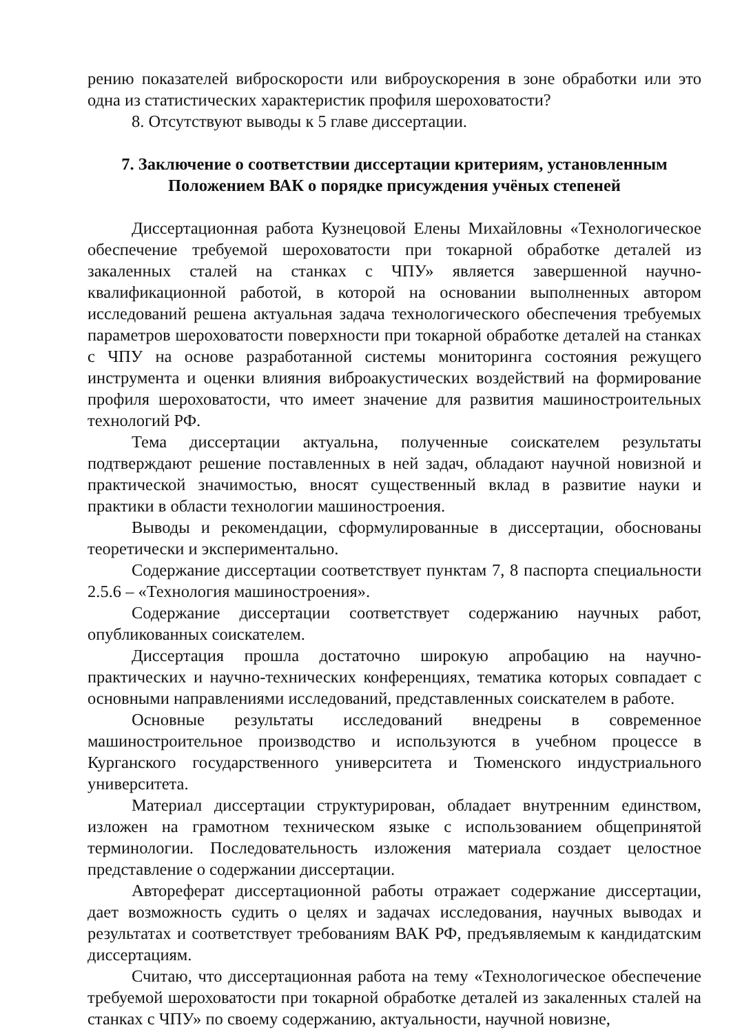рению показателей виброскорости или виброускорения в зоне обработки или это одна из статистических характеристик профиля шероховатости?
8. Отсутствуют выводы к 5 главе диссертации.
7. Заключение о соответствии диссертации критериям, установленным Положением ВАК о порядке присуждения учёных степеней
Диссертационная работа Кузнецовой Елены Михайловны «Технологическое обеспечение требуемой шероховатости при токарной обработке деталей из закаленных сталей на станках с ЧПУ» является завершенной научно-квалификационной работой, в которой на основании выполненных автором исследований решена актуальная задача технологического обеспечения требуемых параметров шероховатости поверхности при токарной обработке деталей на станках с ЧПУ на основе разработанной системы мониторинга состояния режущего инструмента и оценки влияния виброакустических воздействий на формирование профиля шероховатости, что имеет значение для развития машиностроительных технологий РФ.
Тема диссертации актуальна, полученные соискателем результаты подтверждают решение поставленных в ней задач, обладают научной новизной и практической значимостью, вносят существенный вклад в развитие науки и практики в области технологии машиностроения.
Выводы и рекомендации, сформулированные в диссертации, обоснованы теоретически и экспериментально.
Содержание диссертации соответствует пунктам 7, 8 паспорта специальности 2.5.6 – «Технология машиностроения».
Содержание диссертации соответствует содержанию научных работ, опубликованных соискателем.
Диссертация прошла достаточно широкую апробацию на научно-практических и научно-технических конференциях, тематика которых совпадает с основными направлениями исследований, представленных соискателем в работе.
Основные результаты исследований внедрены в современное машиностроительное производство и используются в учебном процессе в Курганского государственного университета и Тюменского индустриального университета.
Материал диссертации структурирован, обладает внутренним единством, изложен на грамотном техническом языке с использованием общепринятой терминологии. Последовательность изложения материала создает целостное представление о содержании диссертации.
Автореферат диссертационной работы отражает содержание диссертации, дает возможность судить о целях и задачах исследования, научных выводах и результатах и соответствует требованиям ВАК РФ, предъявляемым к кандидатским диссертациям.
Считаю, что диссертационная работа на тему «Технологическое обеспечение требуемой шероховатости при токарной обработке деталей из закаленных сталей на станках с ЧПУ» по своему содержанию, актуальности, научной новизне,